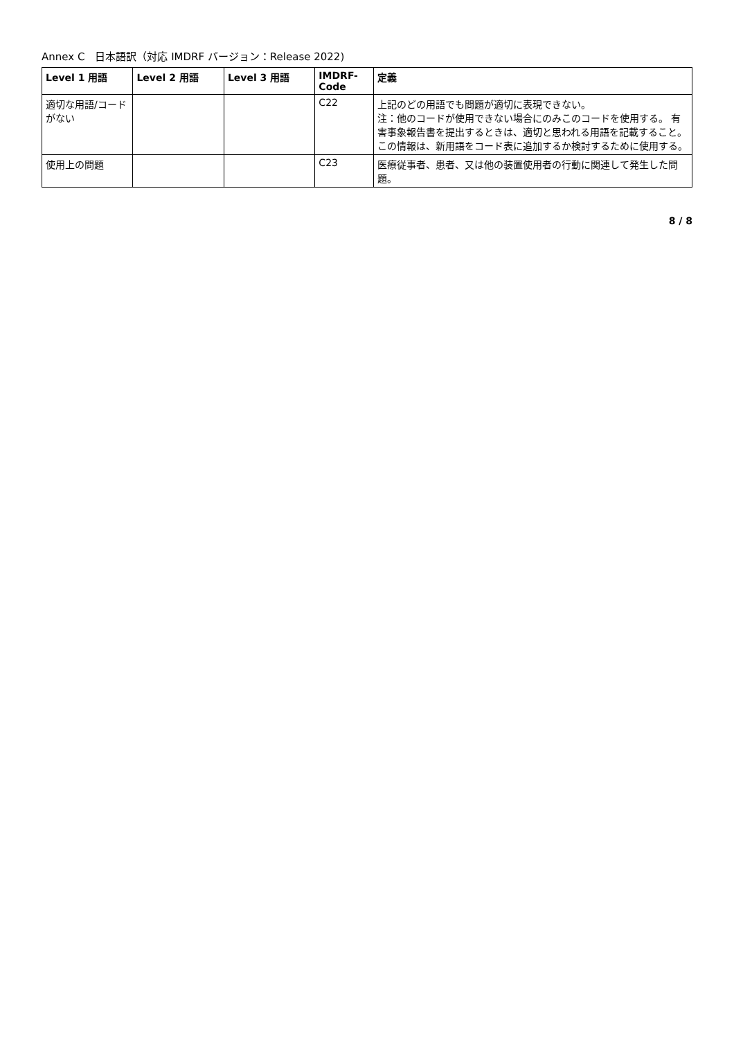Annex C　日本語訳（対応 IMDRF バージョン：Release 2022)
| Level 1 用語 | Level 2 用語 | Level 3 用語 | IMDRF-Code | 定義 |
| --- | --- | --- | --- | --- |
| 適切な用語/コードがない | | | C22 | 上記のどの用語でも問題が適切に表現できない。 注：他のコードが使用できない場合にのみこのコードを使用する。 有害事象報告書を提出するときは、適切と思われる用語を記載すること。 この情報は、新用語をコード表に追加するか検討するために使用する。 |
| 使用上の問題 | | | C23 | 医療従事者、患者、又は他の装置使用者の行動に関連して発生した問題。 |
8 / 8